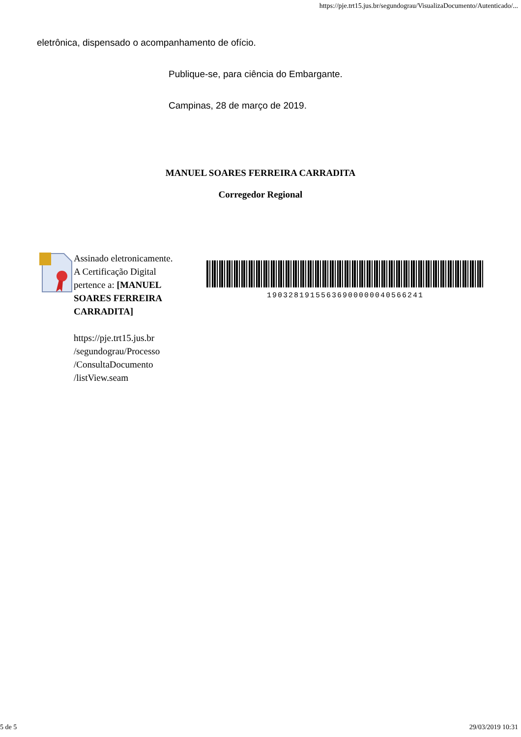https://pje.trt15.jus.br/segundograu/VisualizaDocumento/Autenticado/...
eletrônica, dispensado o acompanhamento de ofício.
Publique-se, para ciência do Embargante.
Campinas, 28 de março de 2019.
MANUEL SOARES FERREIRA CARRADITA
Corregedor Regional
Assinado eletronicamente. A Certificação Digital pertence a: [MANUEL SOARES FERREIRA CARRADITA]
https://pje.trt15.jus.br /segundograu/Processo /ConsultaDocumento /listView.seam
19032819155636900000040566241
5 de 5 29/03/2019 10:31